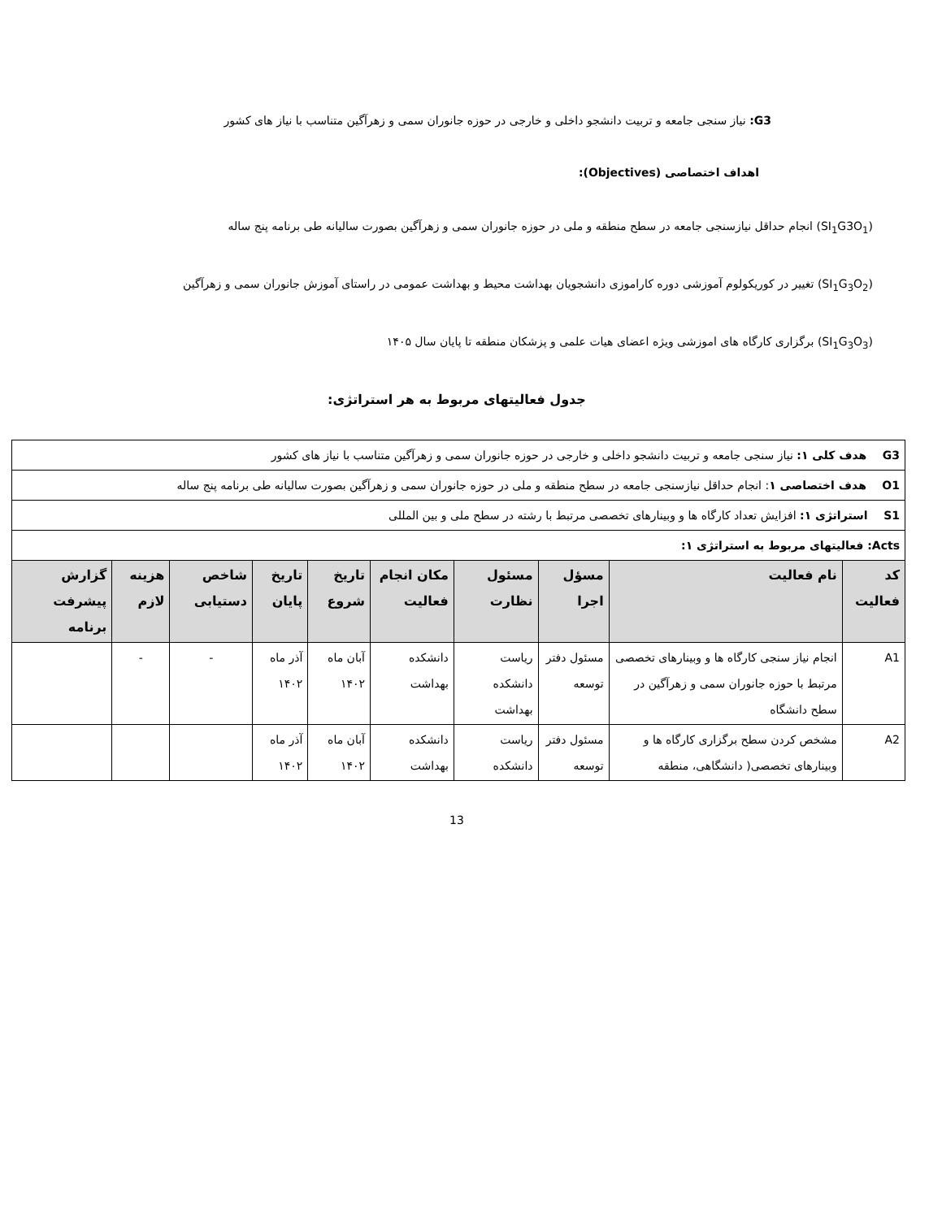G3: نیاز سنجی جامعه و تربیت دانشجو داخلی و خارجی در حوزه جانوران سمی و زهرآگین متناسب با نیاز های کشور
اهداف اختصاصی (Objectives):
(SI<sub>1</sub>G3O<sub>1</sub>) انجام حداقل نیازسنجی جامعه در سطح منطقه و ملی در حوزه جانوران سمی و زهرآگین بصورت سالیانه طی برنامه پنج ساله
(SI<sub>1</sub>G<sub>3</sub>O<sub>2</sub>) تغییر در کوریکولوم آموزشی دوره کاراموزی دانشجویان بهداشت محیط و بهداشت عمومی در راستای آموزش جانوران سمی و زهرآگین
(SI<sub>1</sub>G<sub>3</sub>O<sub>3</sub>) برگزاری کارگاه های اموزشی ویژه اعضای هیات علمی و پزشکان منطقه تا پایان سال ۱۴۰۵
جدول فعالیتهای مربوط به هر استراتژی:
| G3 هدف کلی ۱: نیاز سنجی جامعه و تربیت دانشجو داخلی و خارجی در حوزه جانوران سمی و زهرآگین متناسب با نیاز های کشور | | | | | | | | | |
| O1 هدف اختصاصی ۱ : انجام حداقل نیازسنجی جامعه در سطح منطقه و ملی در حوزه جانوران سمی و زهرآگین بصورت سالیانه طی برنامه پنج ساله | | | | | | | | | |
| S1 استراتژی ۱: افزایش تعداد کارگاه ها و وبینارهای تخصصی مرتبط با رشته در سطح ملی و بین المللی | | | | | | | | | |
| Acts: فعالیتهای مربوط به استراتژی ۱: | | | | | | | | | |
| کد فعالیت | نام فعالیت | مسؤل اجرا | مسئول نظارت | مکان انجام فعالیت | تاریخ شروع | تاریخ پایان | شاخص دستیابی | هزینه لازم | گزارش پیشرفت برنامه |
| A1 | انجام نیاز سنجی کارگاه ها و وبینارهای تخصصی مرتبط با حوزه جانوران سمی و زهرآگین در سطح دانشگاه | مسئول دفتر توسعه | ریاست دانشکده بهداشت | دانشکده بهداشت | آبان ماه ۱۴۰۲ | آذر ماه ۱۴۰۲ | - | - | |
| A2 | مشخص کردن سطح برگزاری کارگاه ها و وبینارهای تخصصی( دانشگاهی، منطقه | مسئول دفتر توسعه | ریاست دانشکده | دانشکده بهداشت | آبان ماه ۱۴۰۲ | آذر ماه ۱۴۰۲ | | | |
13